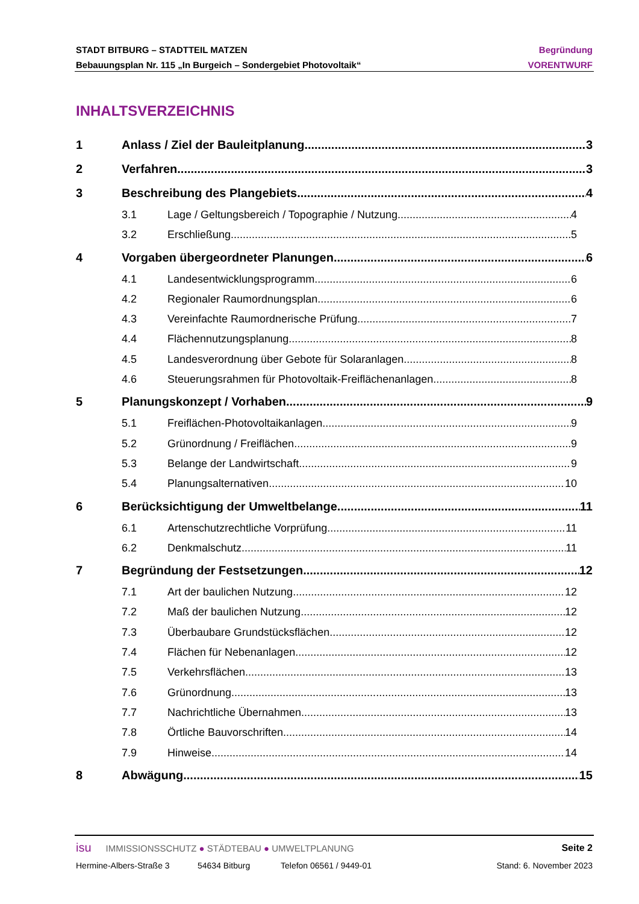STADT BITBURG – STADTTEIL MATZEN Begründung
Bebauungsplan Nr. 115 „In Burgeich – Sondergebiet Photovoltaik“VORENTWURF
INHALTSVERZEICHNIS
1 Anlass / Ziel der Bauleitplanung 3
2 Verfahren 3
3 Beschreibung des Plangebiets 4
3.1 Lage / Geltungsbereich / Topographie / Nutzung 4
3.2 Erschließung 5
4 Vorgaben übergeordneter Planungen 6
4.1 Landesentwicklungsprogramm 6
4.2 Regionaler Raumordnungsplan 6
4.3 Vereinfachte Raumordnerische Prüfung 7
4.4 Flächennutzungsplanung 8
4.5 Landesverordnung über Gebote für Solaranlagen 8
4.6 Steuerungsrahmen für Photovoltaik-Freiflächenanlagen 8
5 Planungskonzept / Vorhaben 9
5.1 Freiflächen-Photovoltaikanlagen 9
5.2 Grünordnung / Freiflächen 9
5.3 Belange der Landwirtschaft 9
5.4 Planungsalternativen 10
6 Berücksichtigung der Umweltbelange 11
6.1 Artenschutzrechtliche Vorprüfung 11
6.2 Denkmalschutz 11
7 Begründung der Festsetzungen 12
7.1 Art der baulichen Nutzung 12
7.2 Maß der baulichen Nutzung 12
7.3 Überbaubare Grundstücksflächen 12
7.4 Flächen für Nebenanlagen 12
7.5 Verkehrsflächen 13
7.6 Grünordnung 13
7.7 Nachrichtliche Übernahmen 13
7.8 Örtliche Bauvorschriften 14
7.9 Hinweise 14
8 Abwägung 15
isu IMMISSIONSSCHUTZ ● STÄDTEBAU ● UMWELTPLANUNG Seite 2
Hermine-Albers-Straße 3 54634 Bitburg Telefon 06561 / 9449-01 Stand: 6. November 2023